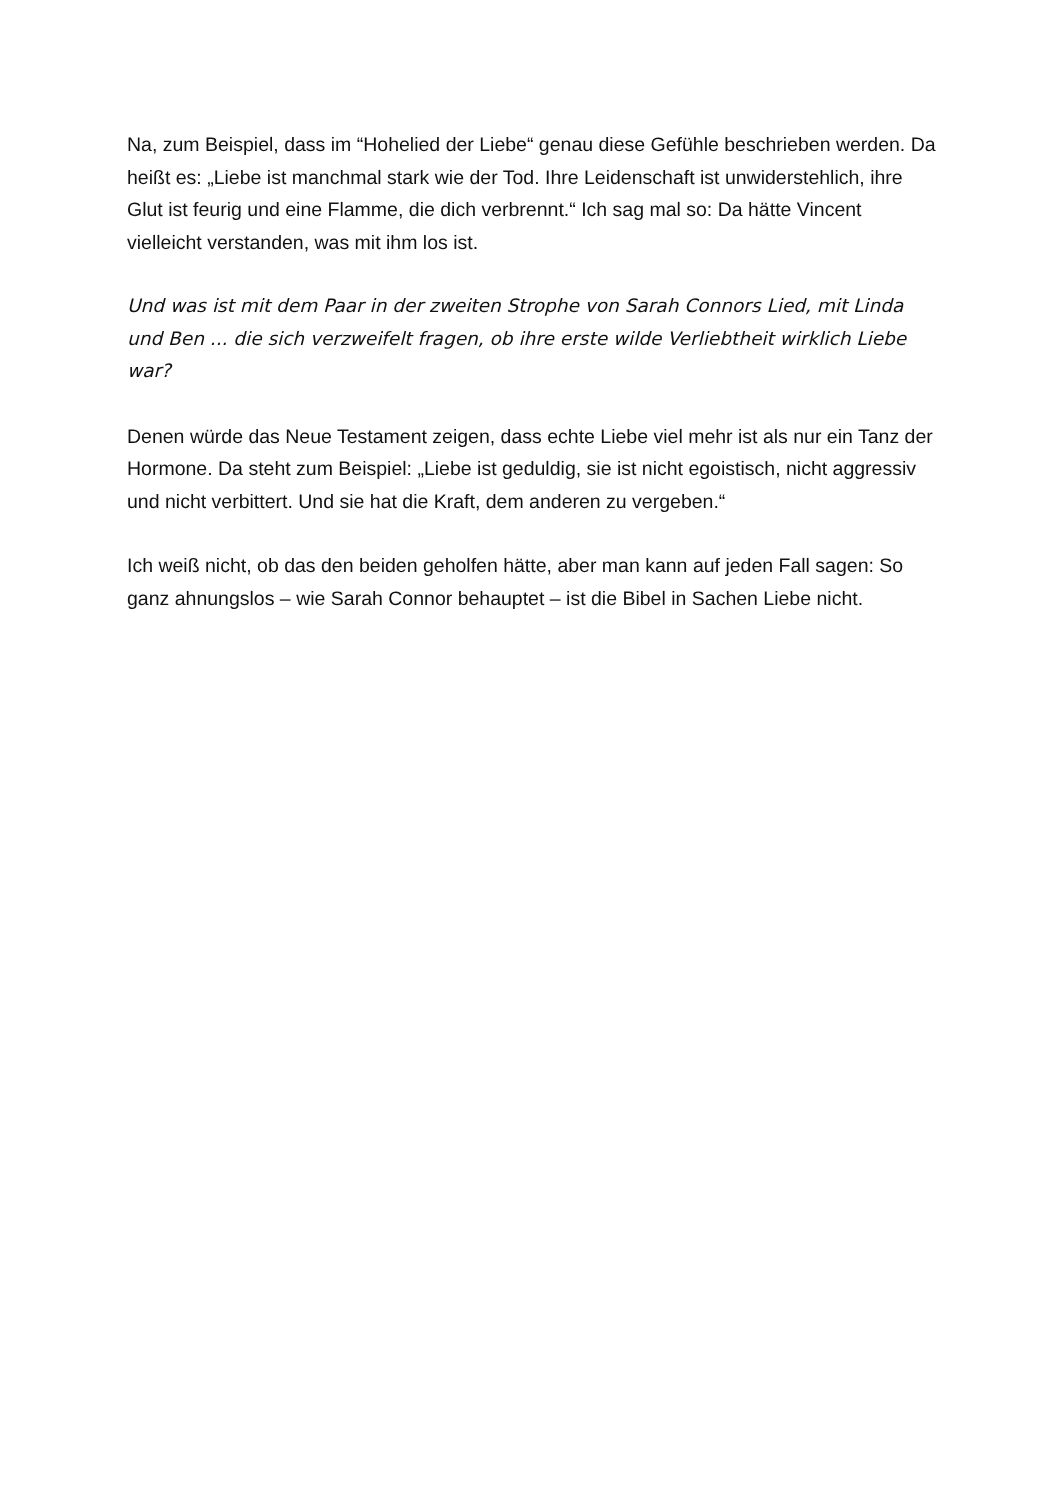Na, zum Beispiel, dass im “Hohelied der Liebe“ genau diese Gefühle beschrieben werden. Da heißt es: „Liebe ist manchmal stark wie der Tod. Ihre Leidenschaft ist unwiderstehlich, ihre Glut ist feurig und eine Flamme, die dich verbrennt.“ Ich sag mal so: Da hätte Vincent vielleicht verstanden, was mit ihm los ist.
Und was ist mit dem Paar in der zweiten Strophe von Sarah Connors Lied, mit Linda und Ben ... die sich verzweifelt fragen, ob ihre erste wilde Verliebtheit wirklich Liebe war?
Denen würde das Neue Testament zeigen, dass echte Liebe viel mehr ist als nur ein Tanz der Hormone. Da steht zum Beispiel: „Liebe ist geduldig, sie ist nicht egoistisch, nicht aggressiv und nicht verbittert. Und sie hat die Kraft, dem anderen zu vergeben.“
Ich weiß nicht, ob das den beiden geholfen hätte, aber man kann auf jeden Fall sagen: So ganz ahnungslos – wie Sarah Connor behauptet – ist die Bibel in Sachen Liebe nicht.